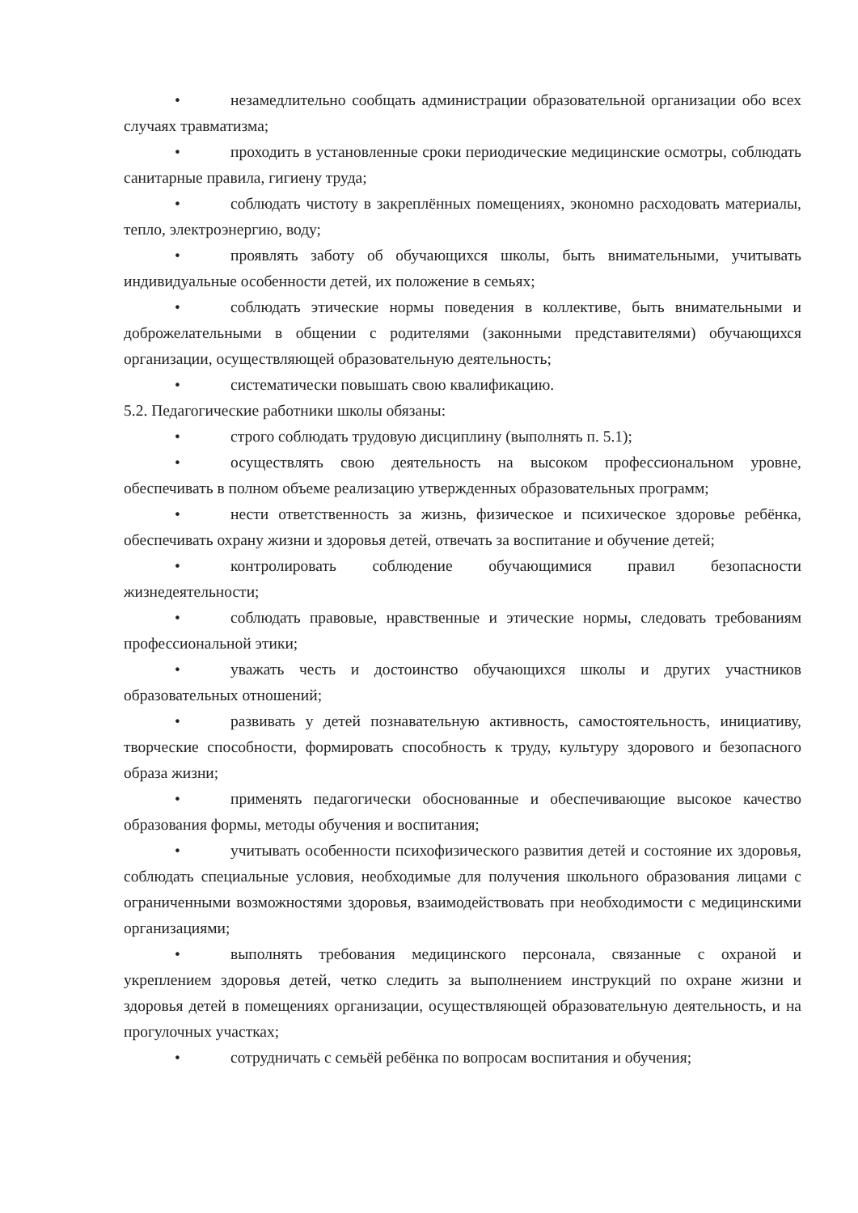• незамедлительно сообщать администрации образовательной организации обо всех случаях травматизма;
• проходить в установленные сроки периодические медицинские осмотры, соблюдать санитарные правила, гигиену труда;
• соблюдать чистоту в закреплённых помещениях, экономно расходовать материалы, тепло, электроэнергию, воду;
• проявлять заботу об обучающихся школы, быть внимательными, учитывать индивидуальные особенности детей, их положение в семьях;
• соблюдать этические нормы поведения в коллективе, быть внимательными и доброжелательными в общении с родителями (законными представителями) обучающихся организации, осуществляющей образовательную деятельность;
• систематически повышать свою квалификацию.
5.2. Педагогические работники школы обязаны:
• строго соблюдать трудовую дисциплину (выполнять п. 5.1);
• осуществлять свою деятельность на высоком профессиональном уровне, обеспечивать в полном объеме реализацию утвержденных образовательных программ;
• нести ответственность за жизнь, физическое и психическое здоровье ребёнка, обеспечивать охрану жизни и здоровья детей, отвечать за воспитание и обучение детей;
• контролировать соблюдение обучающимися правил безопасности жизнедеятельности;
• соблюдать правовые, нравственные и этические нормы, следовать требованиям профессиональной этики;
• уважать честь и достоинство обучающихся школы и других участников образовательных отношений;
• развивать у детей познавательную активность, самостоятельность, инициативу, творческие способности, формировать способность к труду, культуру здорового и безопасного образа жизни;
• применять педагогически обоснованные и обеспечивающие высокое качество образования формы, методы обучения и воспитания;
• учитывать особенности психофизического развития детей и состояние их здоровья, соблюдать специальные условия, необходимые для получения школьного образования лицами с ограниченными возможностями здоровья, взаимодействовать при необходимости с медицинскими организациями;
• выполнять требования медицинского персонала, связанные с охраной и укреплением здоровья детей, четко следить за выполнением инструкций по охране жизни и здоровья детей в помещениях организации, осуществляющей образовательную деятельность, и на прогулочных участках;
• сотрудничать с семьёй ребёнка по вопросам воспитания и обучения;